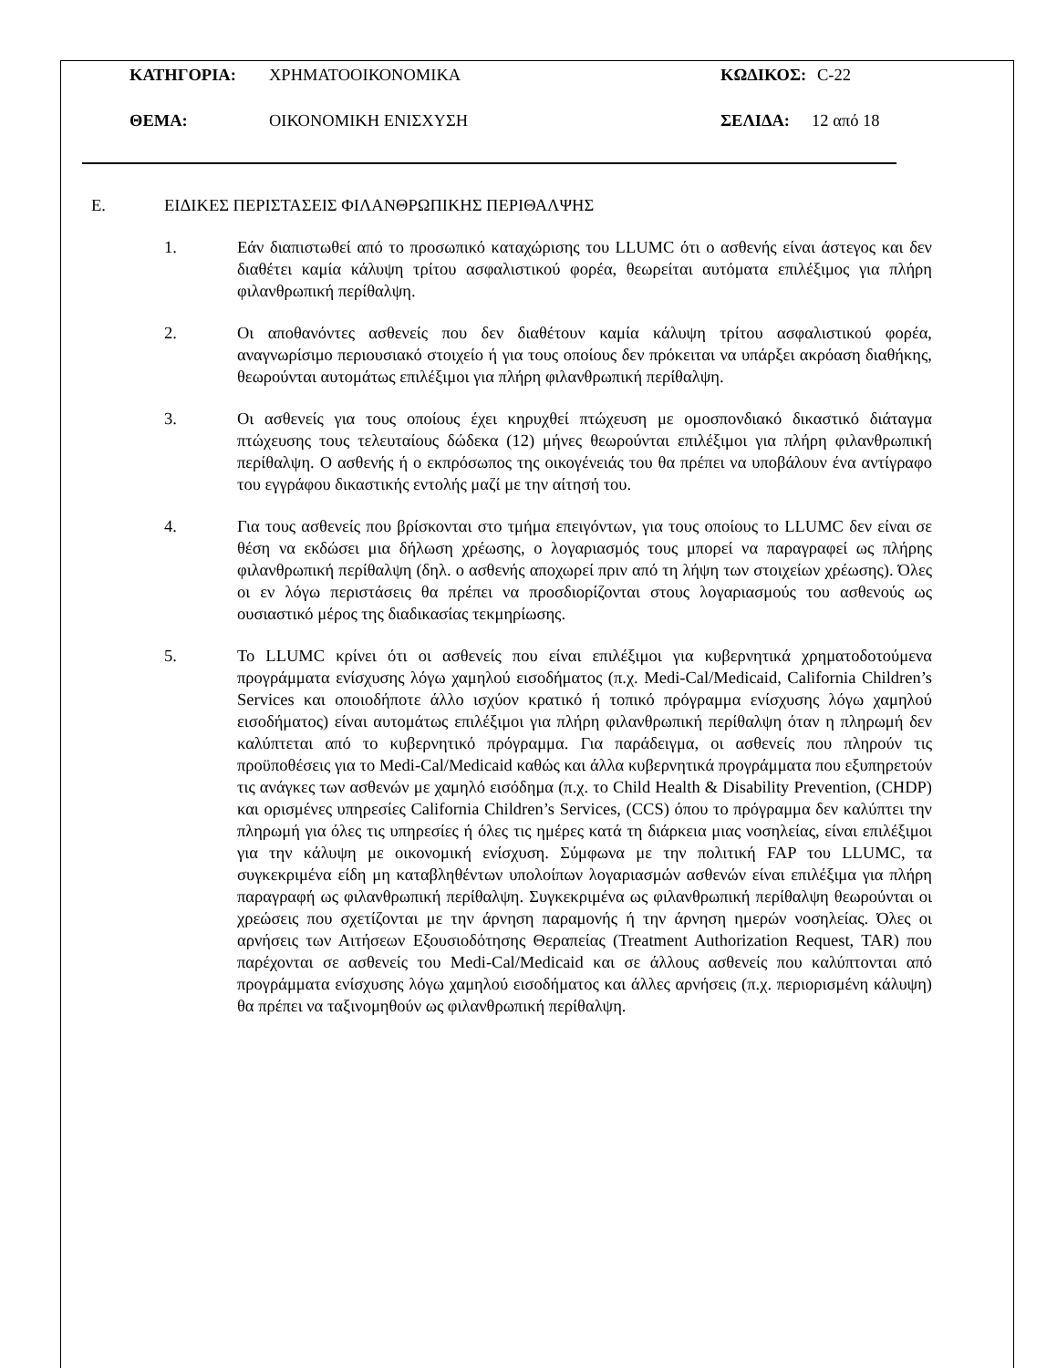ΚΑΤΗΓΟΡΙΑ: ΧΡΗΜΑΤΟΟΙΚΟΝΟΜΙΚΑ ΚΩΔΙΚΟΣ: C-22
ΘΕΜΑ: ΟΙΚΟΝΟΜΙΚΗ ΕΝΙΣΧΥΣΗ ΣΕΛΙΔΑ: 12 από 18
E. ΕΙΔΙΚΕΣ ΠΕΡΙΣΤΑΣΕΙΣ ΦΙΛΑΝΘΡΩΠΙΚΗΣ ΠΕΡΙΘΑΛΨΗΣ
1. Εάν διαπιστωθεί από το προσωπικό καταχώρισης του LLUMC ότι ο ασθενής είναι άστεγος και δεν διαθέτει καμία κάλυψη τρίτου ασφαλιστικού φορέα, θεωρείται αυτόματα επιλέξιμος για πλήρη φιλανθρωπική περίθαλψη.
2. Οι αποθανόντες ασθενείς που δεν διαθέτουν καμία κάλυψη τρίτου ασφαλιστικού φορέα, αναγνωρίσιμο περιουσιακό στοιχείο ή για τους οποίους δεν πρόκειται να υπάρξει ακρόαση διαθήκης, θεωρούνται αυτομάτως επιλέξιμοι για πλήρη φιλανθρωπική περίθαλψη.
3. Οι ασθενείς για τους οποίους έχει κηρυχθεί πτώχευση με ομοσπονδιακό δικαστικό διάταγμα πτώχευσης τους τελευταίους δώδεκα (12) μήνες θεωρούνται επιλέξιμοι για πλήρη φιλανθρωπική περίθαλψη. Ο ασθενής ή ο εκπρόσωπος της οικογένειάς του θα πρέπει να υποβάλουν ένα αντίγραφο του εγγράφου δικαστικής εντολής μαζί με την αίτησή του.
4. Για τους ασθενείς που βρίσκονται στο τμήμα επειγόντων, για τους οποίους το LLUMC δεν είναι σε θέση να εκδώσει μια δήλωση χρέωσης, ο λογαριασμός τους μπορεί να παραγραφεί ως πλήρης φιλανθρωπική περίθαλψη (δηλ. ο ασθενής αποχωρεί πριν από τη λήψη των στοιχείων χρέωσης). Όλες οι εν λόγω περιστάσεις θα πρέπει να προσδιορίζονται στους λογαριασμούς του ασθενούς ως ουσιαστικό μέρος της διαδικασίας τεκμηρίωσης.
5. Το LLUMC κρίνει ότι οι ασθενείς που είναι επιλέξιμοι για κυβερνητικά χρηματοδοτούμενα προγράμματα ενίσχυσης λόγω χαμηλού εισοδήματος (π.χ. Medi-Cal/Medicaid, California Children’s Services και οποιοδήποτε άλλο ισχύον κρατικό ή τοπικό πρόγραμμα ενίσχυσης λόγω χαμηλού εισοδήματος) είναι αυτομάτως επιλέξιμοι για πλήρη φιλανθρωπική περίθαλψη όταν η πληρωμή δεν καλύπτεται από το κυβερνητικό πρόγραμμα. Για παράδειγμα, οι ασθενείς που πληρούν τις προϋποθέσεις για το Medi-Cal/Medicaid καθώς και άλλα κυβερνητικά προγράμματα που εξυπηρετούν τις ανάγκες των ασθενών με χαμηλό εισόδημα (π.χ. το Child Health & Disability Prevention, (CHDP) και ορισμένες υπηρεσίες California Children’s Services, (CCS) όπου το πρόγραμμα δεν καλύπτει την πληρωμή για όλες τις υπηρεσίες ή όλες τις ημέρες κατά τη διάρκεια μιας νοσηλείας, είναι επιλέξιμοι για την κάλυψη με οικονομική ενίσχυση. Σύμφωνα με την πολιτική FAP του LLUMC, τα συγκεκριμένα είδη μη καταβληθέντων υπολοίπων λογαριασμών ασθενών είναι επιλέξιμα για πλήρη παραγραφή ως φιλανθρωπική περίθαλψη. Συγκεκριμένα ως φιλανθρωπική περίθαλψη θεωρούνται οι χρεώσεις που σχετίζονται με την άρνηση παραμονής ή την άρνηση ημερών νοσηλείας. Όλες οι αρνήσεις των Αιτήσεων Εξουσιοδότησης Θεραπείας (Treatment Authorization Request, TAR) που παρέχονται σε ασθενείς του Medi-Cal/Medicaid και σε άλλους ασθενείς που καλύπτονται από προγράμματα ενίσχυσης λόγω χαμηλού εισοδήματος και άλλες αρνήσεις (π.χ. περιορισμένη κάλυψη) θα πρέπει να ταξινομηθούν ως φιλανθρωπική περίθαλψη.